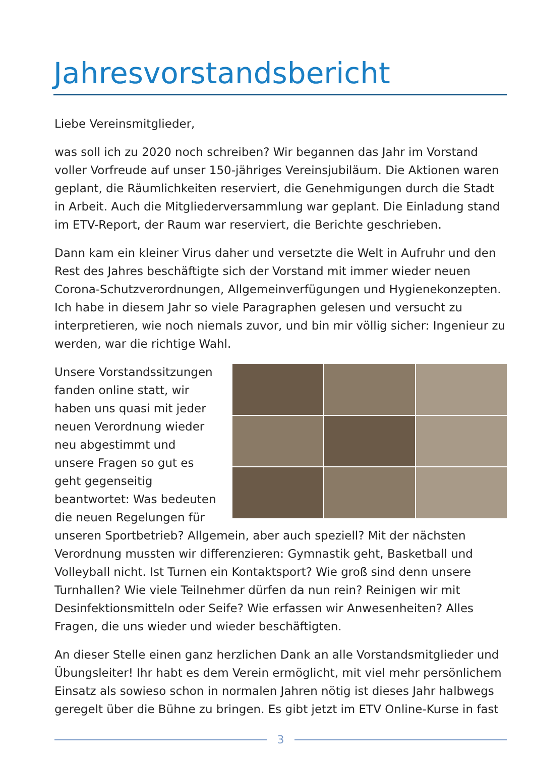Jahresvorstandsbericht
Liebe Vereinsmitglieder,
was soll ich zu 2020 noch schreiben? Wir begannen das Jahr im Vorstand voller Vorfreude auf unser 150-jähriges Vereinsjubiläum. Die Aktionen waren geplant, die Räumlichkeiten reserviert, die Genehmigungen durch die Stadt in Arbeit. Auch die Mitgliederversammlung war geplant. Die Einladung stand im ETV-Report, der Raum war reserviert, die Berichte geschrieben.
Dann kam ein kleiner Virus daher und versetzte die Welt in Aufruhr und den Rest des Jahres beschäftigte sich der Vorstand mit immer wieder neuen Corona-Schutzverordnungen, Allgemeinverfügungen und Hygienekonzepten. Ich habe in diesem Jahr so viele Paragraphen gelesen und versucht zu interpretieren, wie noch niemals zuvor, und bin mir völlig sicher: Ingenieur zu werden, war die richtige Wahl.
Unsere Vorstandssitzungen fanden online statt, wir haben uns quasi mit jeder neuen Verordnung wieder neu abgestimmt und unsere Fragen so gut es geht gegenseitig beantwortet: Was bedeuten die neuen Regelungen für unseren Sportbetrieb? Allgemein, aber auch speziell? Mit der nächsten Verordnung mussten wir differenzieren: Gymnastik geht, Basketball und Volleyball nicht. Ist Turnen ein Kontaktsport? Wie groß sind denn unsere Turnhallen? Wie viele Teilnehmer dürfen da nun rein? Reinigen wir mit Desinfektionsmitteln oder Seife? Wie erfassen wir Anwesenheiten? Alles Fragen, die uns wieder und wieder beschäftigten.
An dieser Stelle einen ganz herzlichen Dank an alle Vorstandsmitglieder und Übungsleiter! Ihr habt es dem Verein ermöglicht, mit viel mehr persönlichem Einsatz als sowieso schon in normalen Jahren nötig ist dieses Jahr halbwegs geregelt über die Bühne zu bringen. Es gibt jetzt im ETV Online-Kurse in fast
3